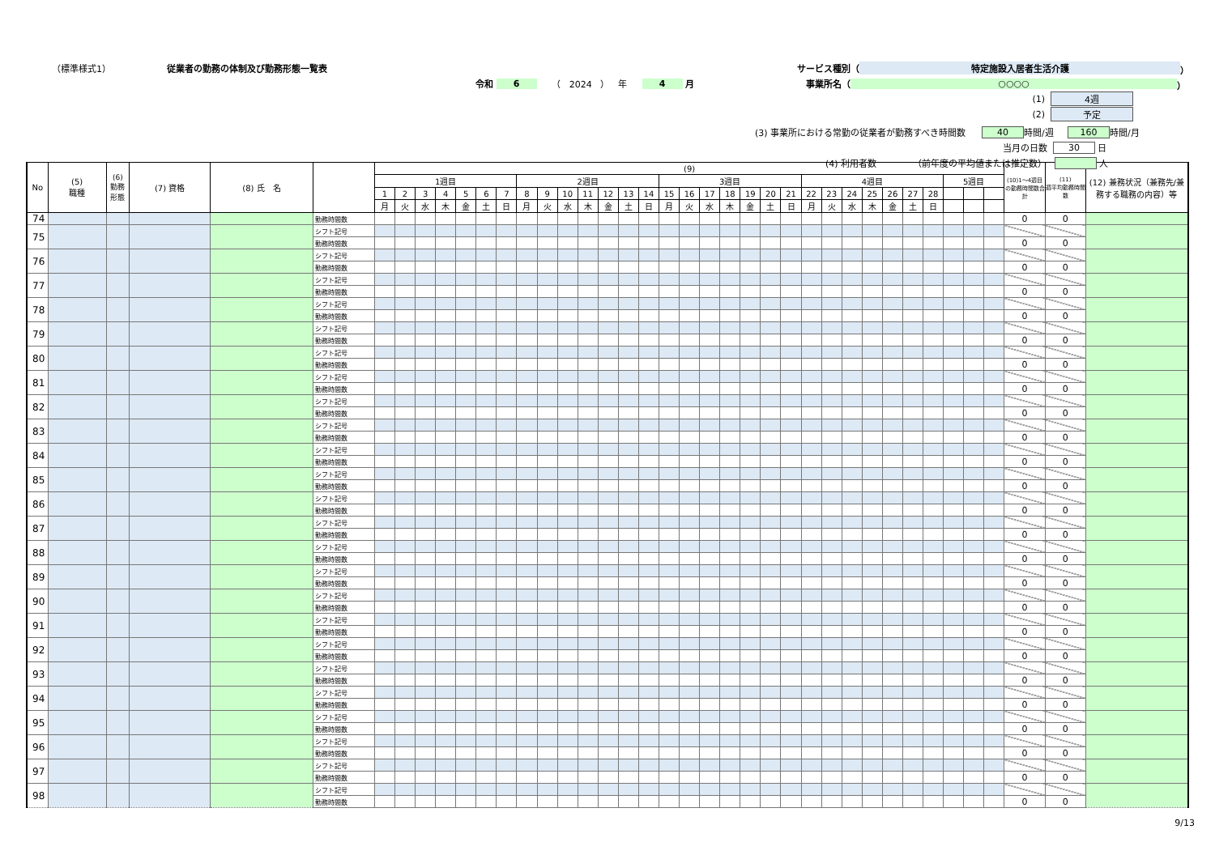（標準様式1） 従業者の勤務の体制及び勤務形態一覧表 サービス種別（ 特定施設入居者生活介護 ）
令和 6 （ 2024 ） 年 4 月 事業所名（ ○○○○ ）
(1) 4週
(2) 予定
(3) 事業所における常勤の従業者が勤務すべき時間数 40 時間/週 160 時間/月
当月の日数 30 日
(4) 利用者数 （前年度の平均値または推定数） 人
| No | (5) 職種 | (6) 勤務 形態 | (7) 資格 | (8) 氏 名 | | (9) | | | | | | | | | | | | | | | | | | | | | | | | | | | | | | | (10)1～4週目の勤務時間数合計 | (11) 週平均勤務時間数 | (12) 兼務状況（兼務先/兼務する職務の内容）等 |
| --- | --- | --- | --- | --- | --- | --- | --- | --- | --- | --- | --- | --- | --- | --- | --- | --- | --- | --- | --- | --- | --- | --- | --- | --- | --- | --- | --- | --- | --- | --- | --- | --- | --- | --- | --- | --- | --- | --- | --- |
| | | | | | | 1週目 | | | | | | | 2週目 | | | | | | | 3週目 | | | | | | | 4週目 | | | | | | | 5週目 | | | | | |
| | | | | | | 1 | 2 | 3 | 4 | 5 | 6 | 7 | 8 | 9 | 10 | 11 | 12 | 13 | 14 | 15 | 16 | 17 | 18 | 19 | 20 | 21 | 22 | 23 | 24 | 25 | 26 | 27 | 28 | | | | | | |
| | | | | | | 月 | 火 | 水 | 木 | 金 | 土 | 日 | 月 | 火 | 水 | 木 | 金 | 土 | 日 | 月 | 火 | 水 | 木 | 金 | 土 | 日 | 月 | 火 | 水 | 木 | 金 | 土 | 日 | | | | | | |
| 74 | | | | | 勤務時間数 | | | | | | | | | | | | | | | | | | | | | | | | | | | | | | | | 0 | 0 | |
| 75 | | | | | シフト記号 | | | | | | | | | | | | | | | | | | | | | | | | | | | | | | | | | | |
| | | | | | 勤務時間数 | | | | | | | | | | | | | | | | | | | | | | | | | | | | | | | | 0 | 0 | |
| 76 | | | | | シフト記号 | | | | | | | | | | | | | | | | | | | | | | | | | | | | | | | | | | |
| | | | | | 勤務時間数 | | | | | | | | | | | | | | | | | | | | | | | | | | | | | | | | 0 | 0 | |
| 77 | | | | | シフト記号 | | | | | | | | | | | | | | | | | | | | | | | | | | | | | | | | | | |
| | | | | | 勤務時間数 | | | | | | | | | | | | | | | | | | | | | | | | | | | | | | | | 0 | 0 | |
| 78 | | | | | シフト記号 | | | | | | | | | | | | | | | | | | | | | | | | | | | | | | | | | | |
| | | | | | 勤務時間数 | | | | | | | | | | | | | | | | | | | | | | | | | | | | | | | | 0 | 0 | |
| 79 | | | | | シフト記号 | | | | | | | | | | | | | | | | | | | | | | | | | | | | | | | | | | |
| | | | | | 勤務時間数 | | | | | | | | | | | | | | | | | | | | | | | | | | | | | | | | 0 | 0 | |
| 80 | | | | | シフト記号 | | | | | | | | | | | | | | | | | | | | | | | | | | | | | | | | | | |
| | | | | | 勤務時間数 | | | | | | | | | | | | | | | | | | | | | | | | | | | | | | | | 0 | 0 | |
| 81 | | | | | シフト記号 | | | | | | | | | | | | | | | | | | | | | | | | | | | | | | | | | | |
| | | | | | 勤務時間数 | | | | | | | | | | | | | | | | | | | | | | | | | | | | | | | | 0 | 0 | |
| 82 | | | | | シフト記号 | | | | | | | | | | | | | | | | | | | | | | | | | | | | | | | | | | |
| | | | | | 勤務時間数 | | | | | | | | | | | | | | | | | | | | | | | | | | | | | | | | 0 | 0 | |
| 83 | | | | | シフト記号 | | | | | | | | | | | | | | | | | | | | | | | | | | | | | | | | | | |
| | | | | | 勤務時間数 | | | | | | | | | | | | | | | | | | | | | | | | | | | | | | | | 0 | 0 | |
| 84 | | | | | シフト記号 | | | | | | | | | | | | | | | | | | | | | | | | | | | | | | | | | | |
| | | | | | 勤務時間数 | | | | | | | | | | | | | | | | | | | | | | | | | | | | | | | | 0 | 0 | |
| 85 | | | | | シフト記号 | | | | | | | | | | | | | | | | | | | | | | | | | | | | | | | | | | |
| | | | | | 勤務時間数 | | | | | | | | | | | | | | | | | | | | | | | | | | | | | | | | 0 | 0 | |
| 86 | | | | | シフト記号 | | | | | | | | | | | | | | | | | | | | | | | | | | | | | | | | | | |
| | | | | | 勤務時間数 | | | | | | | | | | | | | | | | | | | | | | | | | | | | | | | | 0 | 0 | |
| 87 | | | | | シフト記号 | | | | | | | | | | | | | | | | | | | | | | | | | | | | | | | | | | |
| | | | | | 勤務時間数 | | | | | | | | | | | | | | | | | | | | | | | | | | | | | | | | 0 | 0 | |
| 88 | | | | | シフト記号 | | | | | | | | | | | | | | | | | | | | | | | | | | | | | | | | | | |
| | | | | | 勤務時間数 | | | | | | | | | | | | | | | | | | | | | | | | | | | | | | | | 0 | 0 | |
| 89 | | | | | シフト記号 | | | | | | | | | | | | | | | | | | | | | | | | | | | | | | | | | | |
| | | | | | 勤務時間数 | | | | | | | | | | | | | | | | | | | | | | | | | | | | | | | | 0 | 0 | |
| 90 | | | | | シフト記号 | | | | | | | | | | | | | | | | | | | | | | | | | | | | | | | | | | |
| | | | | | 勤務時間数 | | | | | | | | | | | | | | | | | | | | | | | | | | | | | | | | 0 | 0 | |
| 91 | | | | | シフト記号 | | | | | | | | | | | | | | | | | | | | | | | | | | | | | | | | | | |
| | | | | | 勤務時間数 | | | | | | | | | | | | | | | | | | | | | | | | | | | | | | | | 0 | 0 | |
| 92 | | | | | シフト記号 | | | | | | | | | | | | | | | | | | | | | | | | | | | | | | | | | | |
| | | | | | 勤務時間数 | | | | | | | | | | | | | | | | | | | | | | | | | | | | | | | | 0 | 0 | |
| 93 | | | | | シフト記号 | | | | | | | | | | | | | | | | | | | | | | | | | | | | | | | | | | |
| | | | | | 勤務時間数 | | | | | | | | | | | | | | | | | | | | | | | | | | | | | | | | 0 | 0 | |
| 94 | | | | | シフト記号 | | | | | | | | | | | | | | | | | | | | | | | | | | | | | | | | | | |
| | | | | | 勤務時間数 | | | | | | | | | | | | | | | | | | | | | | | | | | | | | | | | 0 | 0 | |
| 95 | | | | | シフト記号 | | | | | | | | | | | | | | | | | | | | | | | | | | | | | | | | | | |
| | | | | | 勤務時間数 | | | | | | | | | | | | | | | | | | | | | | | | | | | | | | | | 0 | 0 | |
| 96 | | | | | シフト記号 | | | | | | | | | | | | | | | | | | | | | | | | | | | | | | | | | | |
| | | | | | 勤務時間数 | | | | | | | | | | | | | | | | | | | | | | | | | | | | | | | | 0 | 0 | |
| 97 | | | | | シフト記号 | | | | | | | | | | | | | | | | | | | | | | | | | | | | | | | | | | |
| | | | | | 勤務時間数 | | | | | | | | | | | | | | | | | | | | | | | | | | | | | | | | 0 | 0 | |
| 98 | | | | | シフト記号 | | | | | | | | | | | | | | | | | | | | | | | | | | | | | | | | | | |
| | | | | | 勤務時間数 | | | | | | | | | | | | | | | | | | | | | | | | | | | | | | | | 0 | 0 | |
9/13